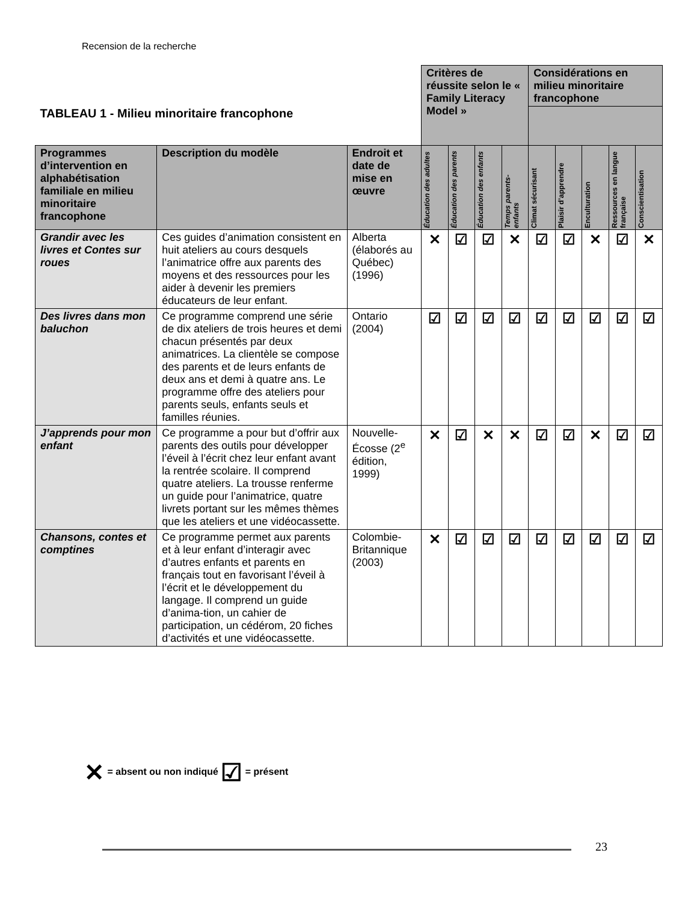Recension de la recherche
| TABLEAU 1 - Milieu minoritaire francophone | | | Critères de réussite selon le « Family Literacy Model » | | | | Considérations en milieu minoritaire francophone | | | | |
| Programmes d’intervention en alphabétisation familiale en milieu minoritaire francophone | Description du modèle | Endroit et date de mise en œuvre | Éducation des adultes | Éducation des parents | Éducation des enfants | Temps parents-enfants | Climat sécurisant | Plaisir d’apprendre | Enculturation | Ressources en langue française | Conscientisation |
| Grandir avec les livres et Contes sur roues | Ces guides d’animation consistent en huit ateliers au cours desquels l’animatrice offre aux parents des moyens et des ressources pour les aider à devenir les premiers éducateurs de leur enfant. | Alberta (élaborés au Québec) (1996) | ✕ | ☑ | ☑ | ✕ | ☑ | ☑ | ✕ | ☑ | ✕ |
| Des livres dans mon baluchon | Ce programme comprend une série de dix ateliers de trois heures et demi chacun présentés par deux animatrices. La clientèle se compose des parents et de leurs enfants de deux ans et demi à quatre ans. Le programme offre des ateliers pour parents seuls, enfants seuls et familles réunies. | Ontario (2004) | ☑ | ☑ | ☑ | ☑ | ☑ | ☑ | ☑ | ☑ | ☑ |
| J’apprends pour mon enfant | Ce programme a pour but d’offrir aux parents des outils pour développer l’éveil à l’écrit chez leur enfant avant la rentrée scolaire. Il comprend quatre ateliers. La trousse renferme un guide pour l’animatrice, quatre livrets portant sur les mêmes thèmes que les ateliers et une vidéocassette. | Nouvelle-Écosse (2<sup>e</sup> édition, 1999) | ✕ | ☑ | ✕ | ✕ | ☑ | ☑ | ✕ | ☑ | ☑ |
| Chansons, contes et comptines | Ce programme permet aux parents et à leur enfant d’interagir avec d’autres enfants et parents en français tout en favorisant l’éveil à l’écrit et le développement du langage. Il comprend un guide d’anima-tion, un cahier de participation, un cédérom, 20 fiches d’activités et une vidéocassette. | Colombie-Britannique (2003) | ✕ | ☑ | ☑ | ☑ | ☑ | ☑ | ☑ | ☑ | ☑ |
✕ = absent ou non indiqué ☑ = présent
23